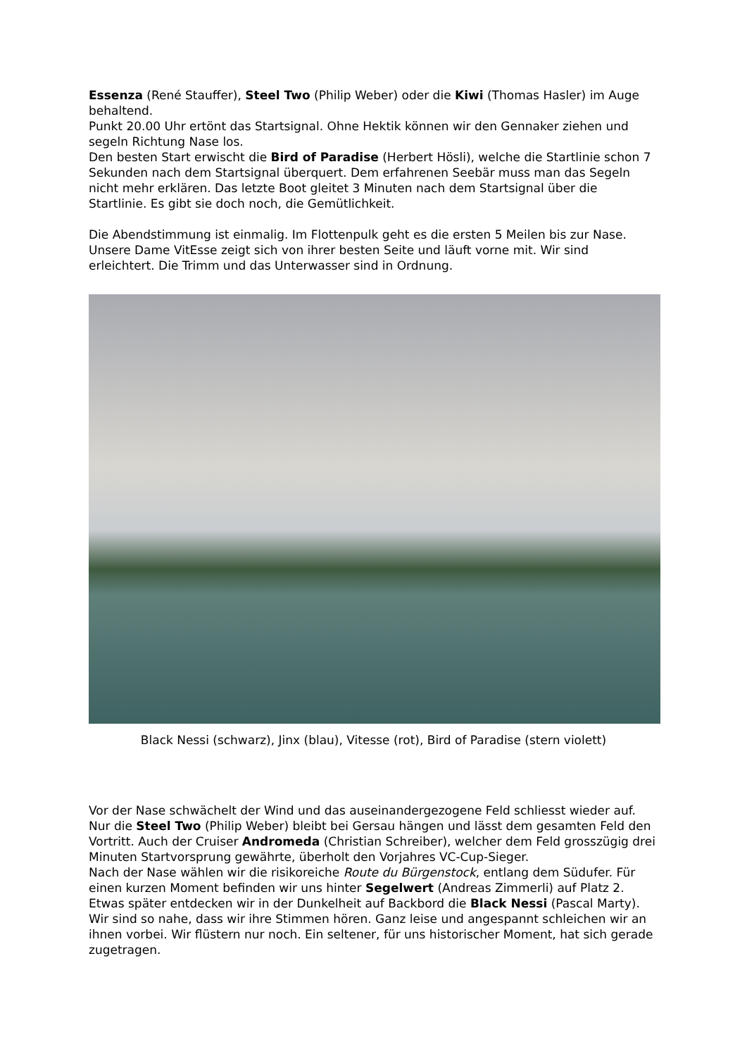Essenza (René Stauffer), Steel Two (Philip Weber) oder die Kiwi (Thomas Hasler) im Auge behaltend.
Punkt 20.00 Uhr ertönt das Startsignal. Ohne Hektik können wir den Gennaker ziehen und segeln Richtung Nase los.
Den besten Start erwischt die Bird of Paradise (Herbert Hösli), welche die Startlinie schon 7 Sekunden nach dem Startsignal überquert. Dem erfahrenen Seebär muss man das Segeln nicht mehr erklären. Das letzte Boot gleitet 3 Minuten nach dem Startsignal über die Startlinie. Es gibt sie doch noch, die Gemütlichkeit.
Die Abendstimmung ist einmalig. Im Flottenpulk geht es die ersten 5 Meilen bis zur Nase. Unsere Dame VitEsse zeigt sich von ihrer besten Seite und läuft vorne mit. Wir sind erleichtert. Die Trimm und das Unterwasser sind in Ordnung.
Black Nessi (schwarz), Jinx (blau), Vitesse (rot), Bird of Paradise (stern violett)
Vor der Nase schwächelt der Wind und das auseinandergezogene Feld schliesst wieder auf. Nur die Steel Two (Philip Weber) bleibt bei Gersau hängen und lässt dem gesamten Feld den Vortritt. Auch der Cruiser Andromeda (Christian Schreiber), welcher dem Feld grosszügig drei Minuten Startvorsprung gewährte, überholt den Vorjahres VC-Cup-Sieger.
Nach der Nase wählen wir die risikoreiche Route du Bürgenstock, entlang dem Südufer. Für einen kurzen Moment befinden wir uns hinter Segelwert (Andreas Zimmerli) auf Platz 2. Etwas später entdecken wir in der Dunkelheit auf Backbord die Black Nessi (Pascal Marty). Wir sind so nahe, dass wir ihre Stimmen hören. Ganz leise und angespannt schleichen wir an ihnen vorbei. Wir flüstern nur noch. Ein seltener, für uns historischer Moment, hat sich gerade zugetragen.